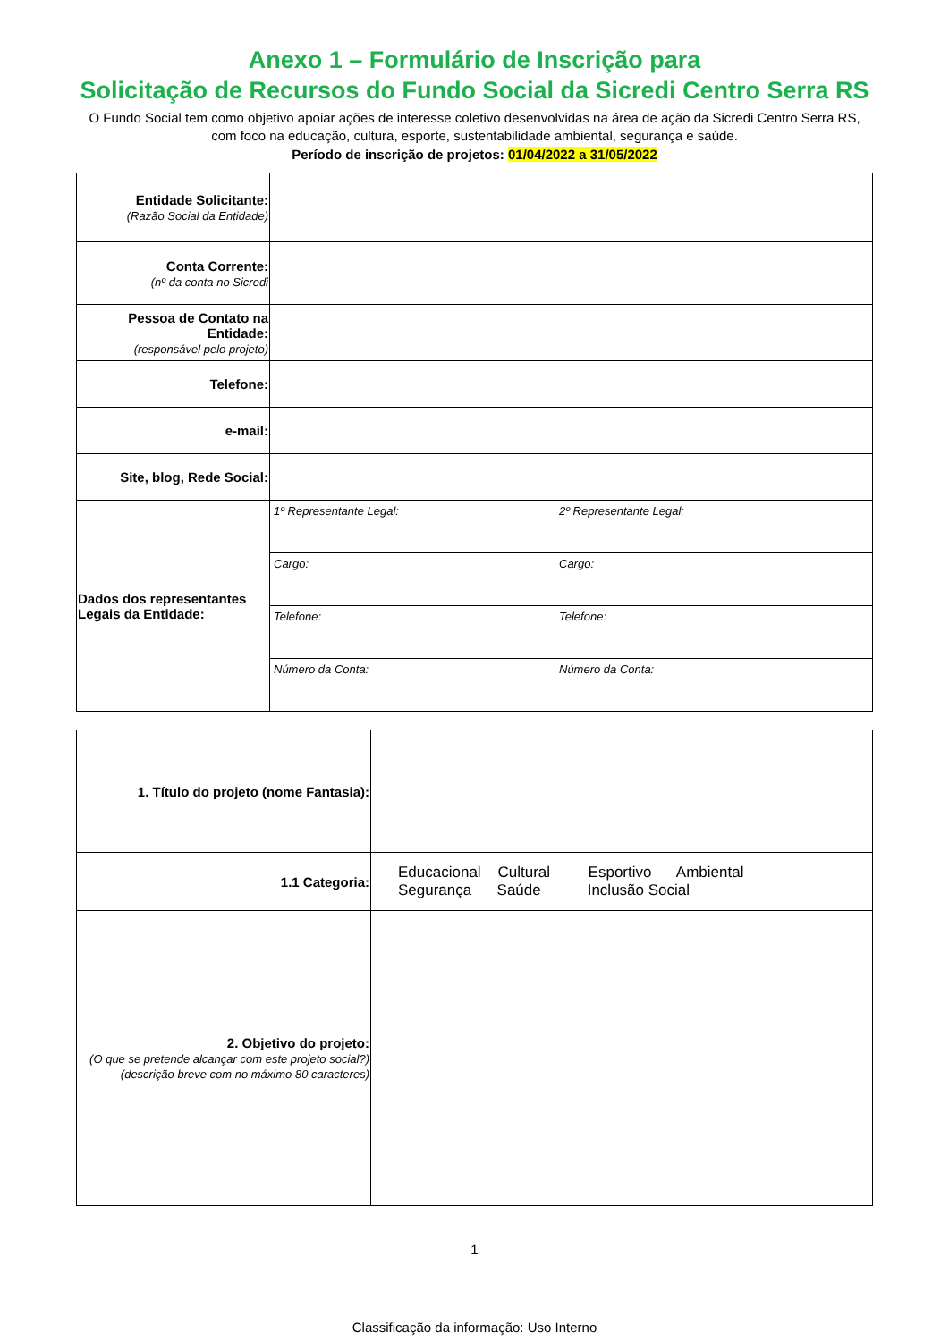Anexo 1 – Formulário de Inscrição para
Solicitação de Recursos do Fundo Social da Sicredi Centro Serra RS
O Fundo Social tem como objetivo apoiar ações de interesse coletivo desenvolvidas na área de ação da Sicredi Centro Serra RS, com foco na educação, cultura, esporte, sustentabilidade ambiental, segurança e saúde.
Período de inscrição de projetos: 01/04/2022 a 31/05/2022
| Entidade Solicitante: (Razão Social da Entidade) | | |
| Conta Corrente: (nº da conta no Sicredi | | |
| Pessoa de Contato na Entidade: (responsável pelo projeto) | | |
| Telefone: | | |
| e-mail: | | |
| Site, blog, Rede Social: | | |
| Dados dos representantes Legais da Entidade: | 1º Representante Legal: | 2º Representante Legal: |
| | Cargo: | Cargo: |
| | Telefone: | Telefone: |
| | Número da Conta: | Número da Conta: |
| 1. Título do projeto (nome Fantasia): | |
| 1.1 Categoria: | Educacional Cultural Esportivo Ambiental Segurança Saúde Inclusão Social |
| 2. Objetivo do projeto: (O que se pretende alcançar com este projeto social?) (descrição breve com no máximo 80 caracteres) | |
1
Classificação da informação: Uso Interno